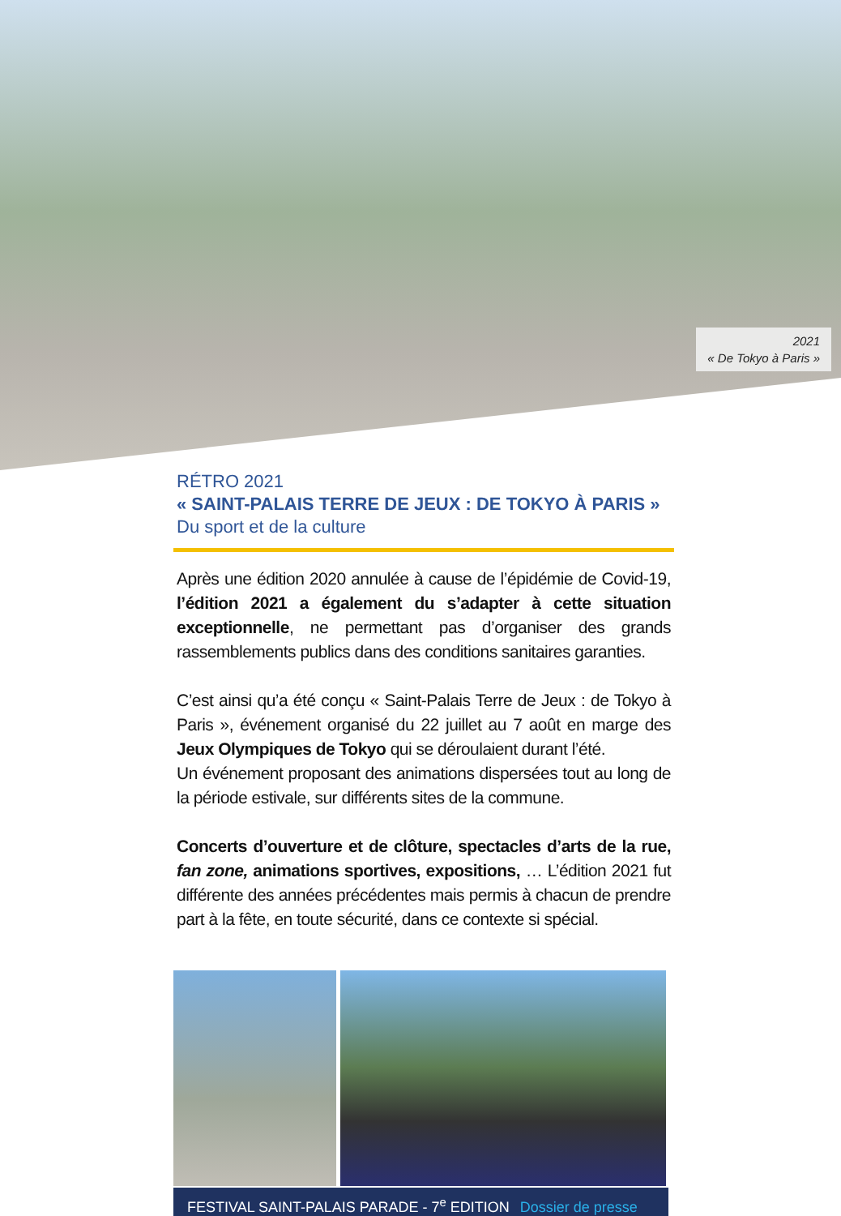2021
« De Tokyo à Paris »
RÉTRO 2021
« SAINT-PALAIS TERRE DE JEUX : DE TOKYO À PARIS »
Du sport et de la culture
Après une édition 2020 annulée à cause de l’épidémie de Covid-19, l’édition 2021 a également du s’adapter à cette situation exceptionnelle, ne permettant pas d’organiser des grands rassemblements publics dans des conditions sanitaires garanties.
C’est ainsi qu’a été conçu « Saint-Palais Terre de Jeux : de Tokyo à Paris », événement organisé du 22 juillet au 7 août en marge des Jeux Olympiques de Tokyo qui se déroulaient durant l’été.
Un événement proposant des animations dispersées tout au long de la période estivale, sur différents sites de la commune.
Concerts d’ouverture et de clôture, spectacles d’arts de la rue, fan zone, animations sportives, expositions, … L’édition 2021 fut différente des années précédentes mais permis à chacun de prendre part à la fête, en toute sécurité, dans ce contexte si spécial.
FESTIVAL SAINT-PALAIS PARADE - 7<sup>e</sup> EDITION Dossier de presse